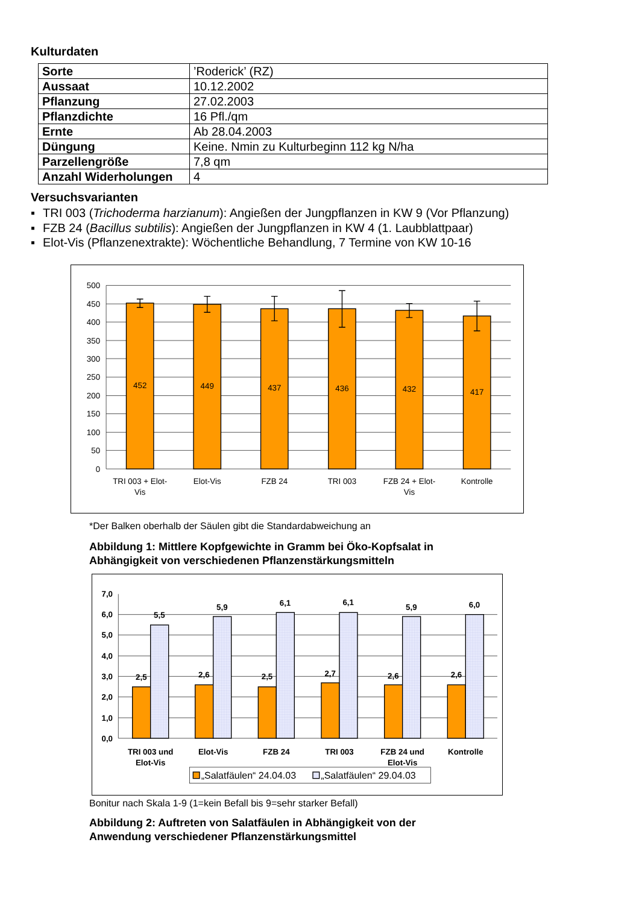Kulturdaten
| Sorte | ’Roderick’ (RZ) |
| Aussaat | 10.12.2002 |
| Pflanzung | 27.02.2003 |
| Pflanzdichte | 16 Pfl./qm |
| Ernte | Ab 28.04.2003 |
| Düngung | Keine. Nmin zu Kulturbeginn 112 kg N/ha |
| Parzellengröße | 7,8 qm |
| Anzahl Widerholungen | 4 |
Versuchsvarianten
▪ TRI 003 (Trichoderma harzianum): Angießen der Jungpflanzen in KW 9 (Vor Pflanzung)
▪ FZB 24 (Bacillus subtilis): Angießen der Jungpflanzen in KW 4 (1. Laubblattpaar)
▪ Elot-Vis (Pflanzenextrakte): Wöchentliche Behandlung, 7 Termine von KW 10-16
500
450
400
350
300
250
200
150
100
50
0
452
449
437
436
432
417
TRI 003 + Elot-
Vis
Elot-Vis
FZB 24
TRI 003
FZB 24 + Elot-
Vis
Kontrolle
*Der Balken oberhalb der Säulen gibt die Standardabweichung an
Abbildung 1: Mittlere Kopfgewichte in Gramm bei Öko-Kopfsalat in
Abhängigkeit von verschiedenen Pflanzenstärkungsmitteln
7,0
6,0
5,0
4,0
3,0
2,0
1,0
0,0
2,5
5,5
2,6
5,9
2,5
6,1
2,7
6,1
2,6
5,9
2,6
6,0
TRI 003 und
Elot-Vis
Elot-Vis
FZB 24
TRI 003
FZB 24 und
Elot-Vis
Kontrolle
„Salatfäulen“ 24.04.03
„Salatfäulen“ 29.04.03
Bonitur nach Skala 1-9 (1=kein Befall bis 9=sehr starker Befall)
Abbildung 2: Auftreten von Salatfäulen in Abhängigkeit von der
Anwendung verschiedener Pflanzenstärkungsmittel